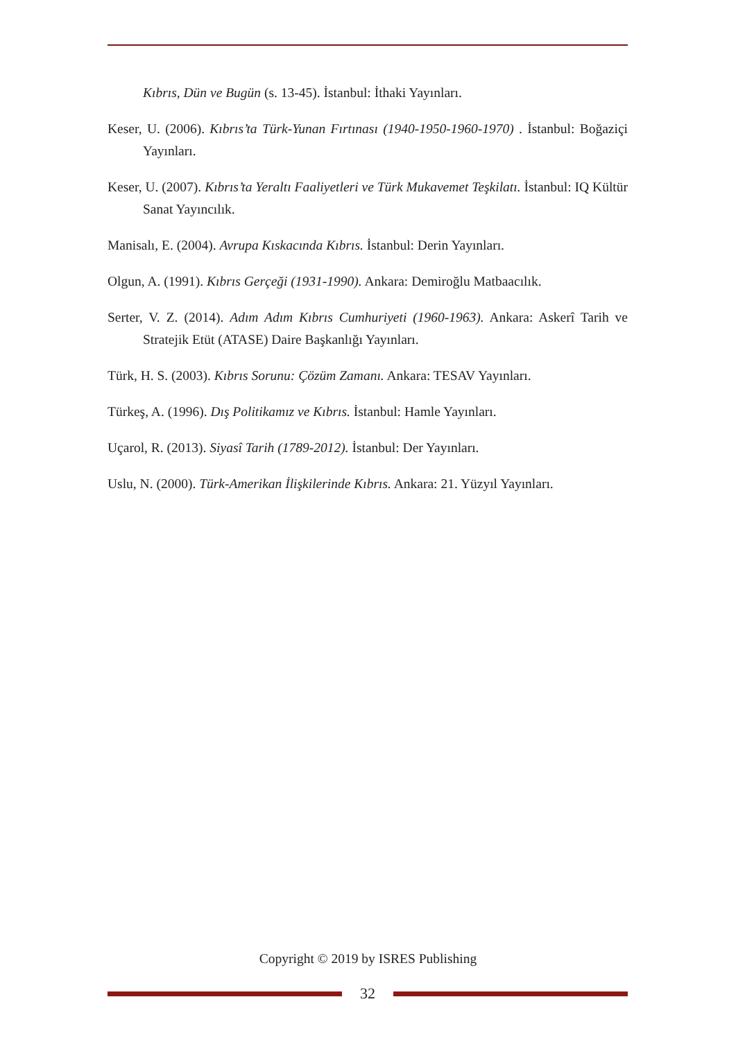Kıbrıs, Dün ve Bugün (s. 13-45). İstanbul: İthaki Yayınları.
Keser, U. (2006). Kıbrıs’ta Türk-Yunan Fırtınası (1940-1950-1960-1970) . İstanbul: Boğaziçi Yayınları.
Keser, U. (2007). Kıbrıs’ta Yeraltı Faaliyetleri ve Türk Mukavemet Teşkilatı. İstanbul: IQ Kültür Sanat Yayıncılık.
Manisalı, E. (2004). Avrupa Kıskacında Kıbrıs. İstanbul: Derin Yayınları.
Olgun, A. (1991). Kıbrıs Gerçeği (1931-1990). Ankara: Demiroğlu Matbaacılık.
Serter, V. Z. (2014). Adım Adım Kıbrıs Cumhuriyeti (1960-1963). Ankara: Askerî Tarih ve Stratejik Etüt (ATASE) Daire Başkanlığı Yayınları.
Türk, H. S. (2003). Kıbrıs Sorunu: Çözüm Zamanı. Ankara: TESAV Yayınları.
Türkeş, A. (1996). Dış Politikamız ve Kıbrıs. İstanbul: Hamle Yayınları.
Uçarol, R. (2013). Siyasî Tarih (1789-2012). İstanbul: Der Yayınları.
Uslu, N. (2000). Türk-Amerikan İlişkilerinde Kıbrıs. Ankara: 21. Yüzyıl Yayınları.
Copyright © 2019 by ISRES Publishing
32